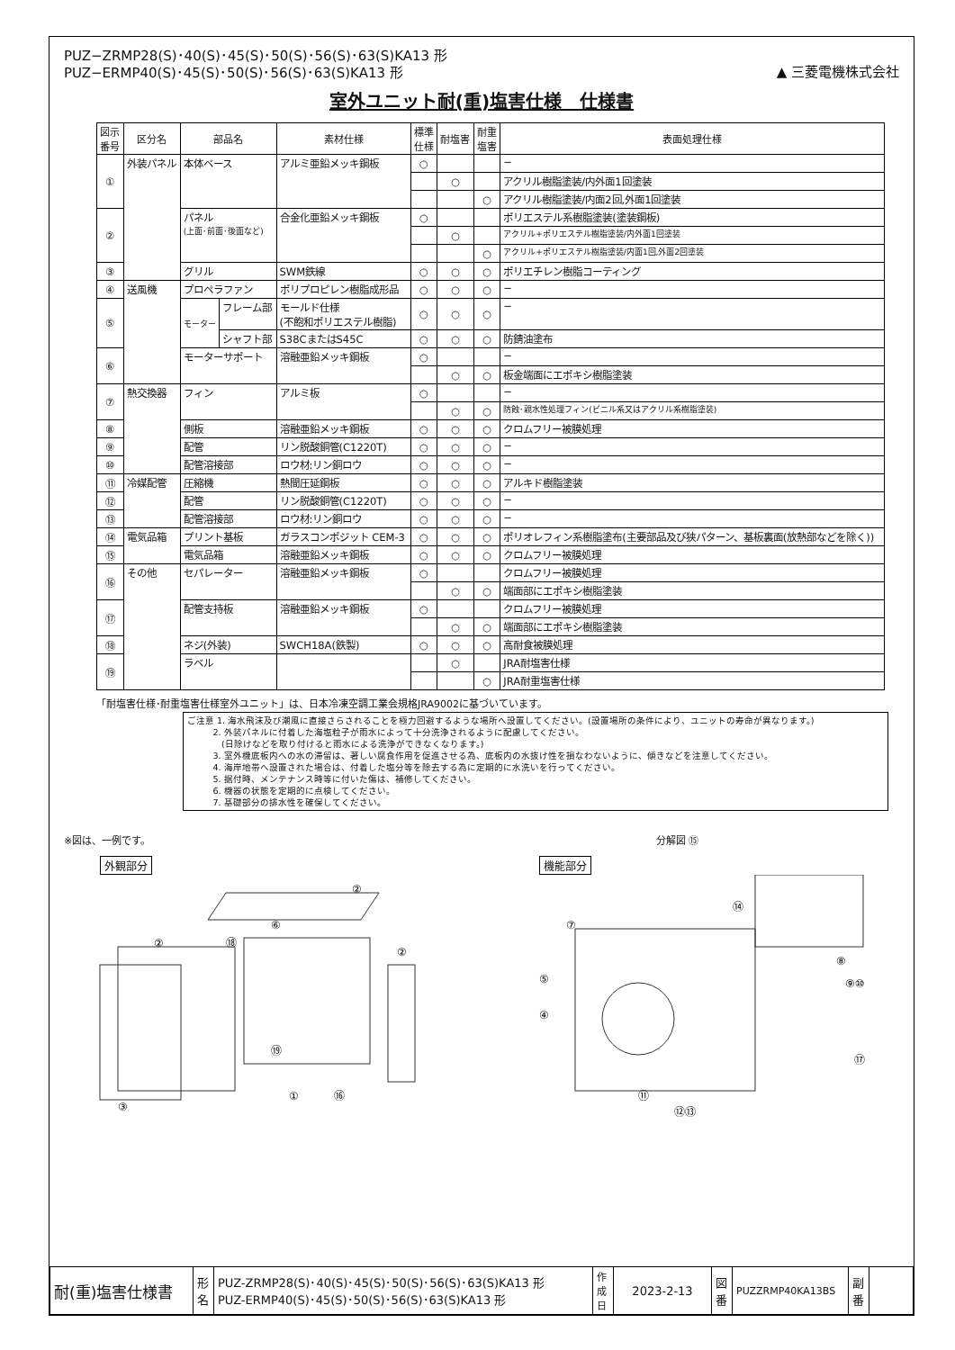PUZ−ZRMP28(S)･40(S)･45(S)･50(S)･56(S)･63(S)KA13 形
PUZ−ERMP40(S)･45(S)･50(S)･56(S)･63(S)KA13 形
▲ 三菱電機株式会社
室外ユニット耐(重)塩害仕様　仕様書
| 図示 番号 | 区分名 | 部品名 | | 素材仕様 | 標準 仕様 | 耐塩害 | 耐重 塩害 | 表面処理仕様 |
| --- | --- | --- | --- | --- | --- | --- | --- | --- |
| ① | 外装パネル | 本体ベース | | アルミ亜鉛メッキ鋼板 | ○ | | | − |
| | | | | | | ○ | | アクリル樹脂塗装/内外面1回塗装 |
| | | | | | | | ○ | アクリル樹脂塗装/内面2回,外面1回塗装 |
| ② | | パネル (上面･前面･後面など) | | 合金化亜鉛メッキ鋼板 | ○ | | | ポリエステル系樹脂塗装(塗装鋼板) |
| | | | | | | ○ | | アクリル+ポリエステル樹脂塗装/内外面1回塗装 |
| | | | | | | | ○ | アクリル+ポリエステル樹脂塗装/内面1回,外面2回塗装 |
| ③ | | グリル | | SWM鉄線 | ○ | ○ | ○ | ポリエチレン樹脂コーティング |
| ④ | 送風機 | プロペラファン | | ポリプロピレン樹脂成形品 | ○ | ○ | ○ | − |
| ⑤ | | モーター | フレーム部 | モールド仕様 (不飽和ポリエステル樹脂) | ○ | ○ | ○ | − |
| | | | シャフト部 | S38CまたはS45C | ○ | ○ | ○ | 防錆油塗布 |
| ⑥ | | モーターサポート | | 溶融亜鉛メッキ鋼板 | ○ | | | − |
| | | | | | | ○ | ○ | 板金端面にエポキシ樹脂塗装 |
| ⑦ | 熱交換器 | フィン | | アルミ板 | ○ | | | − |
| | | | | | | ○ | ○ | 防蝕･親水性処理フィン(ビニル系又はアクリル系樹脂塗装) |
| ⑧ | | 側板 | | 溶融亜鉛メッキ鋼板 | ○ | ○ | ○ | クロムフリー被膜処理 |
| ⑨ | | 配管 | | リン脱酸銅管(C1220T) | ○ | ○ | ○ | − |
| ⑩ | | 配管溶接部 | | ロウ材:リン銅ロウ | ○ | ○ | ○ | − |
| ⑪ | 冷媒配管 | 圧縮機 | | 熱間圧延鋼板 | ○ | ○ | ○ | アルキド樹脂塗装 |
| ⑫ | | 配管 | | リン脱酸銅管(C1220T) | ○ | ○ | ○ | − |
| ⑬ | | 配管溶接部 | | ロウ材:リン銅ロウ | ○ | ○ | ○ | − |
| ⑭ | 電気品箱 | プリント基板 | | ガラスコンポジット CEM-3 | ○ | ○ | ○ | ポリオレフィン系樹脂塗布(主要部品及び狭パターン、基板裏面(放熱部などを除く)) |
| ⑮ | | 電気品箱 | | 溶融亜鉛メッキ鋼板 | ○ | ○ | ○ | クロムフリー被膜処理 |
| ⑯ | その他 | セパレーター | | 溶融亜鉛メッキ鋼板 | ○ | | | クロムフリー被膜処理 |
| | | | | | | ○ | ○ | 端面部にエポキシ樹脂塗装 |
| ⑰ | | 配管支持板 | | 溶融亜鉛メッキ鋼板 | ○ | | | クロムフリー被膜処理 |
| | | | | | | ○ | ○ | 端面部にエポキシ樹脂塗装 |
| ⑱ | | ネジ(外装) | | SWCH18A(鉄製) | ○ | ○ | ○ | 高耐食被膜処理 |
| ⑲ | | ラベル | | | | ○ | | JRA耐塩害仕様 |
| | | | | | | | ○ | JRA耐重塩害仕様 |
「耐塩害仕様･耐重塩害仕様室外ユニット」は、日本冷凍空調工業会規格JRA9002に基づいています。
ご注意 1. 海水飛沫及び潮風に直接さらされることを極力回避するような場所へ設置してください。(設置場所の条件により、ユニットの寿命が異なります。)
   2. 外装パネルに付着した海塩粒子が雨水によって十分洗浄されるように配慮してください。
    (日除けなどを取り付けると雨水による洗浄ができなくなります。)
   3. 室外機底板内への水の滞留は、著しい腐食作用を促進させる為、底板内の水抜け性を損なわないように、傾きなどを注意してください。
   4. 海岸地帯へ設置された場合は、付着した塩分等を除去する為に定期的に水洗いを行ってください。
   5. 据付時、メンテナンス時等に付いた傷は、補修してください。
   6. 機器の状態を定期的に点検してください。
   7. 基礎部分の排水性を確保してください。
※図は、一例です。
外観部分
②
②
②
③
⑱
⑥
①
⑯
⑲
分解図 ⑮
機能部分
⑦
⑭
⑧
⑨⑩
⑤
④
⑰
⑪
⑫⑬
| 耐(重)塩害仕様書 | 形 名 | PUZ-ZRMP28(S)･40(S)･45(S)･50(S)･56(S)･63(S)KA13 形 PUZ-ERMP40(S)･45(S)･50(S)･56(S)･63(S)KA13 形 | 作 成 日 | 2023-2-13 | 図 番 | PUZZRMP40KA13BS | 副 番 | |